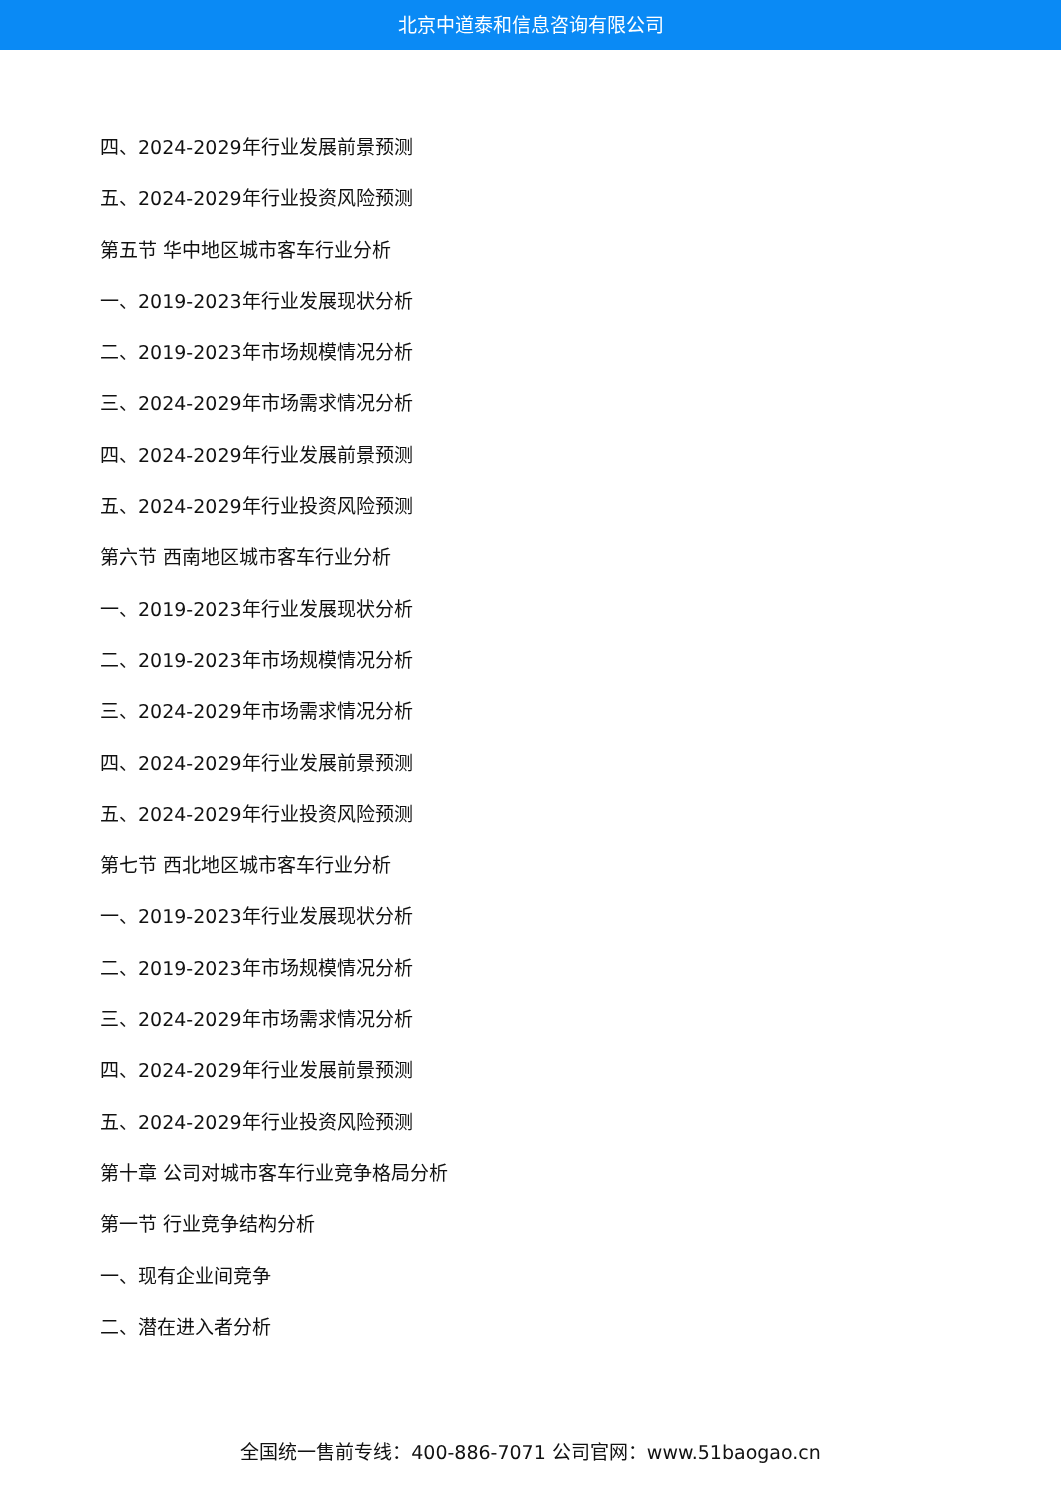北京中道泰和信息咨询有限公司
四、2024-2029年行业发展前景预测
五、2024-2029年行业投资风险预测
第五节 华中地区城市客车行业分析
一、2019-2023年行业发展现状分析
二、2019-2023年市场规模情况分析
三、2024-2029年市场需求情况分析
四、2024-2029年行业发展前景预测
五、2024-2029年行业投资风险预测
第六节 西南地区城市客车行业分析
一、2019-2023年行业发展现状分析
二、2019-2023年市场规模情况分析
三、2024-2029年市场需求情况分析
四、2024-2029年行业发展前景预测
五、2024-2029年行业投资风险预测
第七节 西北地区城市客车行业分析
一、2019-2023年行业发展现状分析
二、2019-2023年市场规模情况分析
三、2024-2029年市场需求情况分析
四、2024-2029年行业发展前景预测
五、2024-2029年行业投资风险预测
第十章 公司对城市客车行业竞争格局分析
第一节 行业竞争结构分析
一、现有企业间竞争
二、潜在进入者分析
全国统一售前专线：400-886-7071 公司官网：www.51baogao.cn